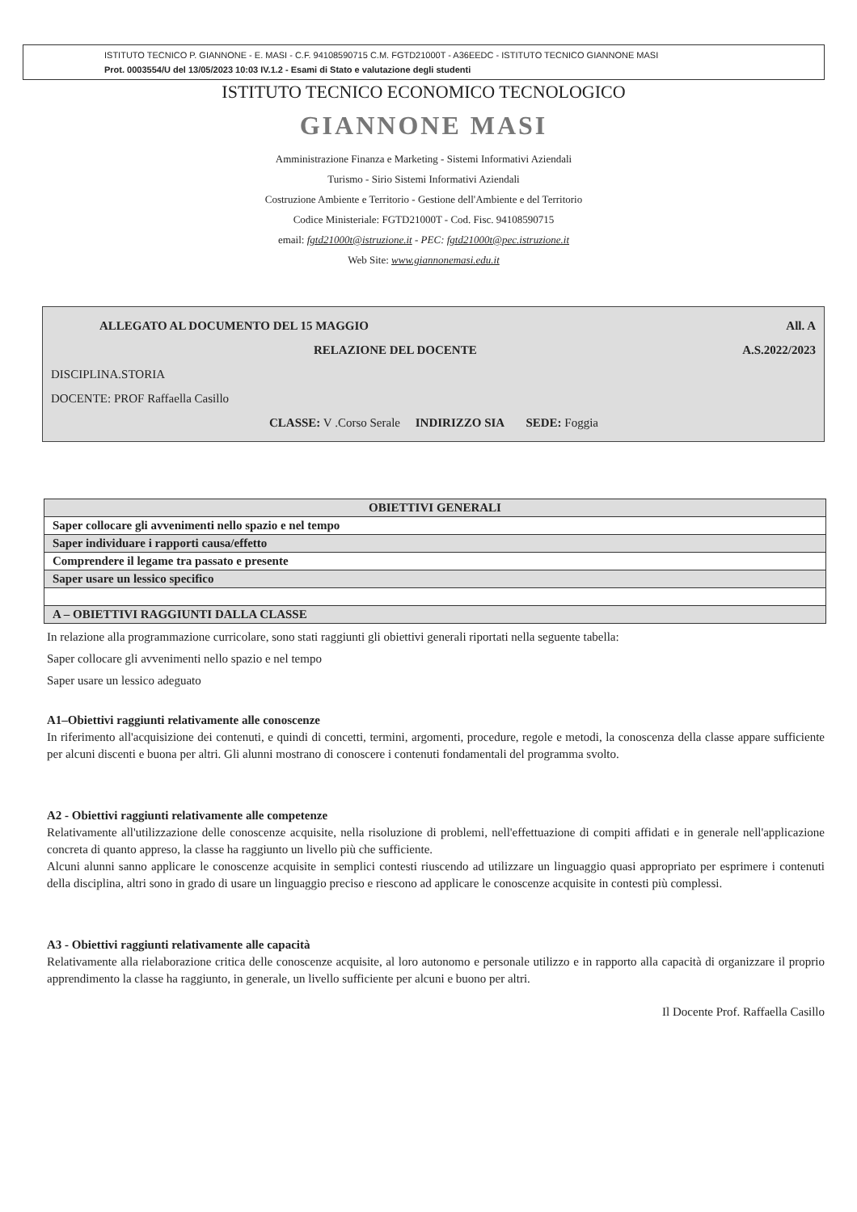ISTITUTO TECNICO P. GIANNONE - E. MASI - C.F. 94108590715 C.M. FGTD21000T - A36EEDC - ISTITUTO TECNICO GIANNONE MASI
Prot. 0003554/U del 13/05/2023 10:03 IV.1.2 - Esami di Stato e valutazione degli studenti
ISTITUTO TECNICO ECONOMICO TECNOLOGICO
GIANNONE MASI
Amministrazione Finanza e Marketing - Sistemi Informativi Aziendali
Turismo - Sirio Sistemi Informativi Aziendali
Costruzione Ambiente e Territorio - Gestione dell'Ambiente e del Territorio
Codice Ministeriale: FGTD21000T - Cod. Fisc. 94108590715
email: fgtd21000t@istruzione.it - PEC: fgtd21000t@pec.istruzione.it
Web Site: www.giannonemasi.edu.it
ALLEGATO AL DOCUMENTO DEL 15 MAGGIO All. A
RELAZIONE DEL DOCENTE A.S.2022/2023
DISCIPLINA.STORIA
DOCENTE: PROF Raffaella Casillo
CLASSE: V .Corso Serale INDIRIZZO SIA SEDE: Foggia
| OBIETTIVI GENERALI |
| --- |
| Saper collocare gli avvenimenti nello spazio e nel tempo |
| Saper individuare i rapporti causa/effetto |
| Comprendere il legame tra passato e presente |
| Saper usare un lessico specifico |
| A – OBIETTIVI RAGGIUNTI DALLA CLASSE |
In relazione alla programmazione curricolare, sono stati raggiunti gli obiettivi generali riportati nella seguente tabella:
Saper collocare gli avvenimenti nello spazio e nel tempo
Saper usare un lessico adeguato
A1–Obiettivi raggiunti relativamente alle conoscenze
In riferimento all'acquisizione dei contenuti, e quindi di concetti, termini, argomenti, procedure, regole e metodi, la conoscenza della classe appare sufficiente per alcuni discenti e buona per altri. Gli alunni mostrano di conoscere i contenuti fondamentali del programma svolto.
A2 - Obiettivi raggiunti relativamente alle competenze
Relativamente all'utilizzazione delle conoscenze acquisite, nella risoluzione di problemi, nell'effettuazione di compiti affidati e in generale nell'applicazione concreta di quanto appreso, la classe ha raggiunto un livello più che sufficiente.
Alcuni alunni sanno applicare le conoscenze acquisite in semplici contesti riuscendo ad utilizzare un linguaggio quasi appropriato per esprimere i contenuti della disciplina, altri sono in grado di usare un linguaggio preciso e riescono ad applicare le conoscenze acquisite in contesti più complessi.
A3 - Obiettivi raggiunti relativamente alle capacità
Relativamente alla rielaborazione critica delle conoscenze acquisite, al loro autonomo e personale utilizzo e in rapporto alla capacità di organizzare il proprio apprendimento la classe ha raggiunto, in generale, un livello sufficiente per alcuni e buono per altri.
Il Docente Prof. Raffaella Casillo